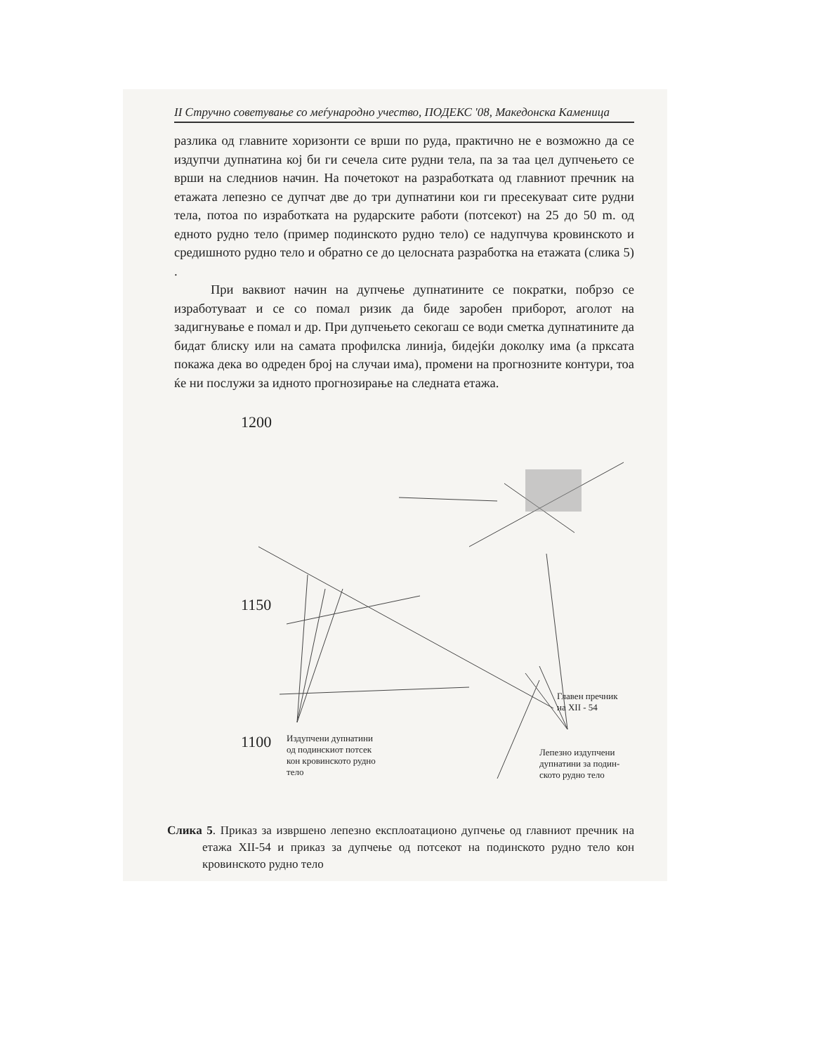II Стручно советување со меѓународно учество, ПОДЕКС '08, Македонска Каменица
разлика од главните хоризонти се врши по руда, практично не е возможно да се издупчи дупнатина кој би ги сечела сите рудни тела, па за таа цел дупчењето се врши на следниов начин. На почетокот на разработката од главниот пречник на етажата лепезно се дупчат две до три дупнатини кои ги пресекуваат сите рудни тела, потоа по изработката на рударските работи (потсекот) на 25 до 50 m. од едното рудно тело (пример подинското рудно тело) се надупчува кровинското и средишното рудно тело и обратно се до целосната разработка на етажата (слика 5) .
При ваквиот начин на дупчење дупнатините се пократки, побрзо се изработуваат и се со помал ризик да биде заробен приборот, аголот на задигнување е помал и др. При дупчењето секогаш се води сметка дупнатините да бидат блиску или на самата профилска линија, бидејќи доколку има (а прксата покажа дека во одреден број на случаи има), промени на прогнозните контури, тоа ќе ни послужи за идното прогнозирање на следната етажа.
1200
1150
1100
Издупчени дупнатини
од подинскиот потсек
кон кровинското рудно
тело
Главен пречник
на XII - 54
Лепезно издупчени
дупнатини за подин-
ското рудно тело
Слика 5. Приказ за извршено лепезно експлоатационо дупчење од главниот пречник на етажа XII-54 и приказ за дупчење од потсекот на подинското рудно тело кон кровинското рудно тело